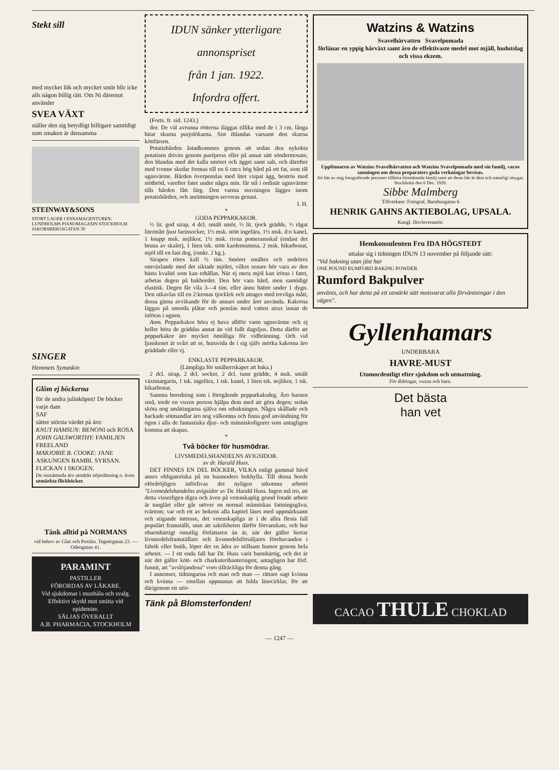Stekt sill
med mycket lök och mycket smör blir icke alls någon billig rätt. Om Ni däremot använder
SVEA VÄXT
ställer den sig betydligt billigare samtidigt som smaken är densamma
STEINWAY&SONS
STORT LAGER I ENSAMAGENTUREN: LUNDHOLMS PIANOMAGASIN STOCKHOLM · JAKOBSBERGSGATAN 39
SINGER
Hemmets Symaskin
Glöm ej böckerna
för de andra julinköpen! De böcker varje dam
SAF
sätter största värdet på äro:
KNUT HAMSUN: BENONI och ROSA
JOHN GALSWORTHY: FAMILJEN FREELAND
MARJORIE B. COOKE: JANE ASKUNGEN BAMBI. SYRSAN. FLICKAN I SKOGEN.
De sistnämnda äro utmärkt nöjesläsning o. även utmärkta flickböcker.
Tänk alltid på NORMANS
vid behov av Glas och Porslin. Tegnérgatan 23. — Odengatan 41.
PARAMINT
PASTILLER
FÖRORDAS AV LÄKARE.
Vid sjukdomar i munhåla och svalg. Effektivt skydd mot smitta vid epidemier.
SÄLJAS ÖVERALLT
A.B. PHARMACIA, STOCKHOLM
IDUN sänker ytterligare
annonspriset
från 1 jan. 1922.
Infordra offert.
(Forts. fr. sid. 1243.)
dor. De väl avrunna rötterna iläggas tillika med de i 3 cm. långa bitar skurna purjolökarna. Sist iblandas varsamt den skurna köttfärsen.
Potatisbården åstadkommes genom att sedan den nykokta potatisen drivits genom purépress eller på annat sätt söndermosats; den blandas med det kalla smöret och ägget samt salt, och därefter med tvenne skedar formas till en 6 cm:s hög bård på ett fat, som tål ugnsvärme. Bården överpenslas med litet vispat ägg, beströs med stötbröd, varefter fatet under några min. får stå i ordinär ugnsvärme tills bården fått färg. Den varma stuvningen lägges inom potatisbården, och anrättningen serveras genast.
I. H.
*
GODA PEPPARKAKOR.
½ lit. god sirap, 4 dcl. smält smör, ½ lit. tjock grädde, ½ rågat litermått ljust farinsocker, 1½ msk. stött ingefära, 1½ msk. d:o kanel, 1 knapp msk. nejlikor, 1½ msk. rivna pomeransskal (endast det bruna av skalet), 1 liten tsk. stött kardemumma, 2 msk. bikarbonat, mjöl till en fast deg, (omkr. 2 kg.).
Sirapen röres kall ½ tim. Smöret smältes och nedröres omväxlande med det siktade mjölet, vilket senare bör vara av den bästa kvalité som kan erhållas. När ej mera mjöl kan iröras i fatet, arbetas degen på bakbordet. Den bör vara hård, men samtidigt elastisk. Degen får vila 3—4 tim. eller ännu bättre under 1 dygn. Den utkavlas till en 2:kronas tjocklek och uttages med trevliga mått, dessa gärna avvikande för de annars under året använda. Kakorna läggas på smorda plåtar och penslas med vatten strax innan de införas i ugnen.
Anm. Pepparkakor böra ej hava alltför varm ugnsvärme och ej heller böra de gräddas annat än vid fullt dagsljus. Detta därför att pepparkakor äro mycket ömtåliga för vidbränning. Och vid ljusskenet är svårt att se, huruvida de i sig själv mörka kakorna äro gräddade eller ej.
ENKLASTE PEPPARKAKOR.
(Lämpliga för småherrskapet att baka.)
2 dcl. sirap, 2 dcl. socker, 2 dcl. tunn grädde, 4 msk. smält växtmargarin, 1 tsk. ingefära, 1 tsk. kanel, 1 liten tsk. nejlikor, 1 tsk. bikarbonat.
Samma beredning som i föregående pepparkaksdeg. Äro barnen små, torde en vuxen person hjälpa dem med att göra degen; sedan sköta nog småttingarna själva om utbakningen. Några skållade och hackade sötmandlar äro nog välkomna och finna god användning för ögon i alla de fantastiska djur- och människofigurer som antagligen komma att skapas.
*
Två böcker för husmödrar.
LIVSMEDELSHANDELNS AVIGSIDOR.
av dr. Harald Huss.
DET FINNES EN DEL BÖCKER, VILKA enligt gammal hävd anses obligatoriska på en husmoders bokhylla. Till dessa borde ofördröjligen införlivas det nyligen utkomna arbetet "Livsmedelshandelns avigsidor av Dr. Harald Huss. Ingen må tro, att detta visserligen digra och även på vetenskaplig grund fotade arbete är tunglärt eller går utöver en normal människas fattningsgåva; tvärtom; var och ett av bokens alla kapitel läses med uppmärksamt och stigande intresse, det vetenskapliga är i de allra flesta fall populärt framställt, utan att sakrikheten därför förvanskats, och hur obarmhärtigt omutlig författaren än är, när det gäller herrar livsmedelsframställare och livsmedelsförsäljares förehavanden i fabrik eller butik, löper det en ådra av stillsam humor genom hela arbetet. — I ett enda fall har Dr. Huss varit barmhärtig, och det är när det gäller kött- och charkuterihanteringen; antagligen har förf. funnit, att "avslöjandena" voro tillräckliga för denna gång.
I annonser, tidningarna och man och man — rättare sagt kvinna och kvinna — emellan uppmanas att bilda läsecirklar, för att därigenom ett stör-
Tänk på Blomsterfonden!
Watzins & Watzins
Svavelhårvatten Svavelpomada
förlänar en yppig hårväxt samt äro de effektivaste medel mot mjäll, hudutslag och vissa ekzem.
Uppfinnaren av Watzins Svavelhårvatten och Watzins Svavelpomada med sin familj, varav sanningen om dessa preparaters goda verkningar bevisas.
Att här av mig fotograferade personer tillhöra förenämnda familj samt att deras hår är äkta och naturligt intygas. Stockholm den 6 Dec. 1920.
Sibbe Malmberg
Tillverkare: Fotograf, Barnhusgatan 6
HENRIK GAHNS AKTIEBOLAG, UPSALA.
Kungl. Hovleverantör.
Hemkonsulenten Fru IDA HÖGSTEDT
uttalar sig i tidningen IDUN 13 november på följande sätt:
"Vid bakning utan jäst har
ONE POUND RUMFORD BAKING POWDER
Rumford Bakpulver
använts, och har detta på ett utmärkt sätt motsvarat alla förväntningar i den vägen".
Gyllenhamars
UNDERBARA
HAVRE-MUST
Utomordentligt efter sjukdom och utmattning.
För åldringar, vuxna och barn.
Det bästa
han vet
CACAO THULE CHOKLAD
— 1247 —